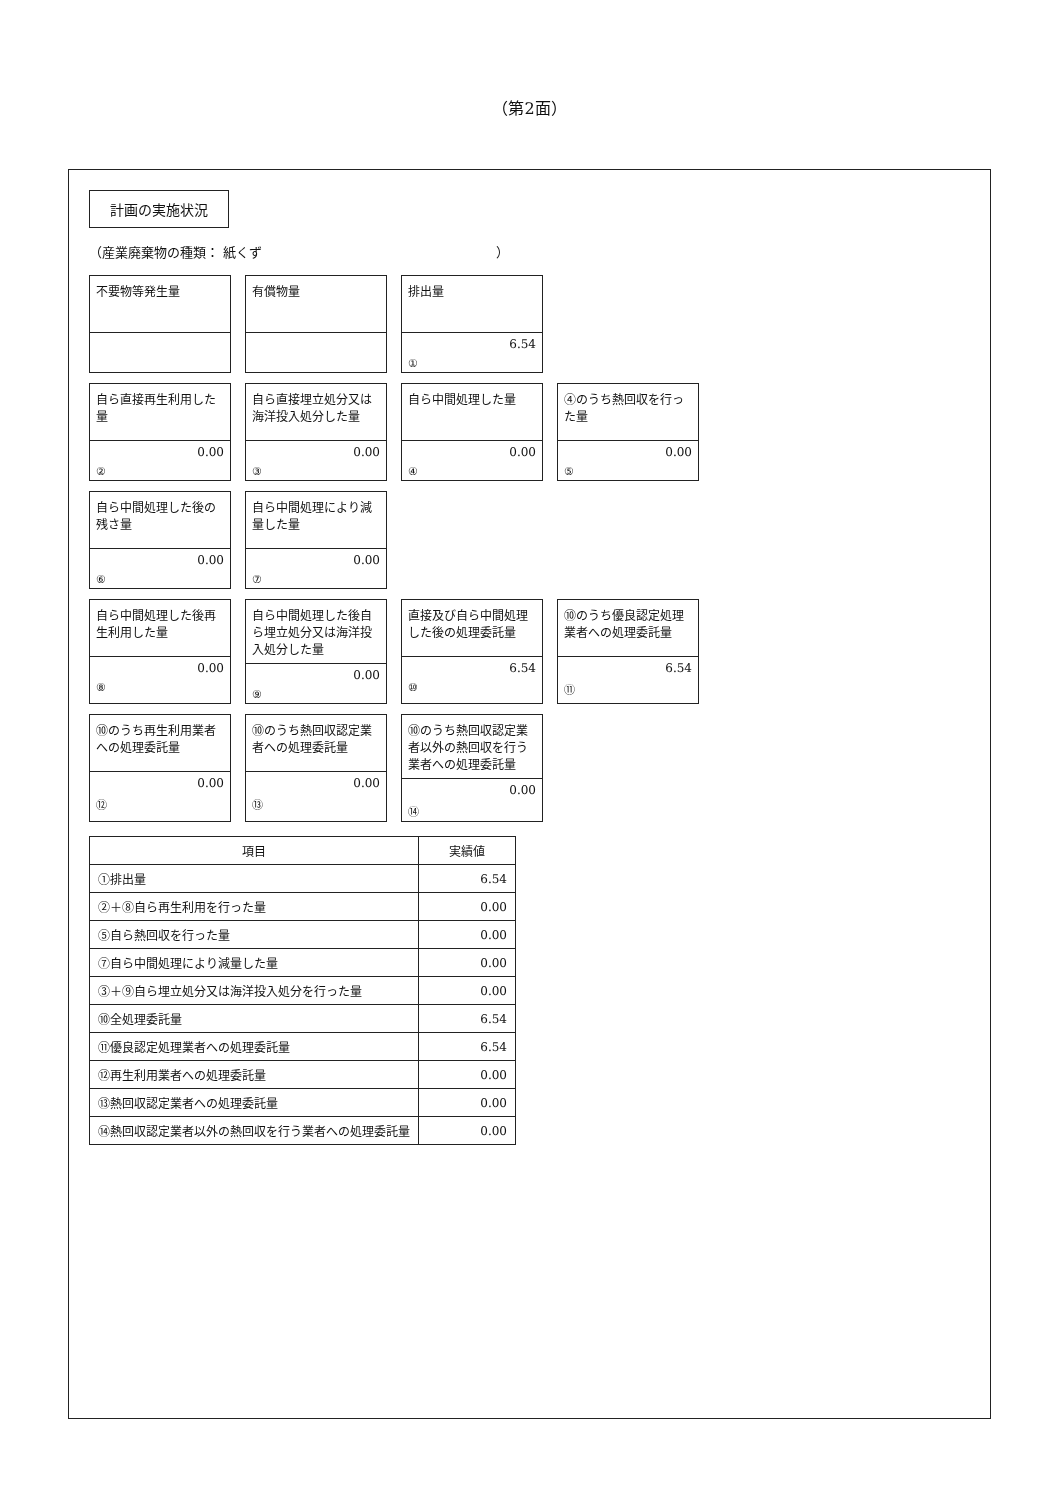（第2面）
計画の実施状況
（産業廃棄物の種類： 紙くず　　　　　　　　　　　　　　　　　　）
不要物等発生量
有償物量
排出量
6.54
①
自ら直接再生利用した量
0.00
②
自ら直接埋立処分又は海洋投入処分した量
0.00
③
自ら中間処理した量
0.00
④
④のうち熱回収を行った量
0.00
⑤
自ら中間処理した後の残さ量
0.00
⑥
自ら中間処理により減量した量
0.00
⑦
自ら中間処理した後再生利用した量
0.00
⑧
自ら中間処理した後自ら埋立処分又は海洋投入処分した量
0.00
⑨
直接及び自ら中間処理した後の処理委託量
6.54
⑩
⑩のうち優良認定処理業者への処理委託量
6.54
⑪
⑩のうち再生利用業者への処理委託量
0.00
⑫
⑩のうち熱回収認定業者への処理委託量
0.00
⑬
⑩のうち熱回収認定業者以外の熱回収を行う業者への処理委託量
0.00
⑭
| 項目 | 実績値 |
| --- | --- |
| ①排出量 | 6.54 |
| ②＋⑧自ら再生利用を行った量 | 0.00 |
| ⑤自ら熱回収を行った量 | 0.00 |
| ⑦自ら中間処理により減量した量 | 0.00 |
| ③＋⑨自ら埋立処分又は海洋投入処分を行った量 | 0.00 |
| ⑩全処理委託量 | 6.54 |
| ⑪優良認定処理業者への処理委託量 | 6.54 |
| ⑫再生利用業者への処理委託量 | 0.00 |
| ⑬熱回収認定業者への処理委託量 | 0.00 |
| ⑭熱回収認定業者以外の熱回収を行う業者への処理委託量 | 0.00 |